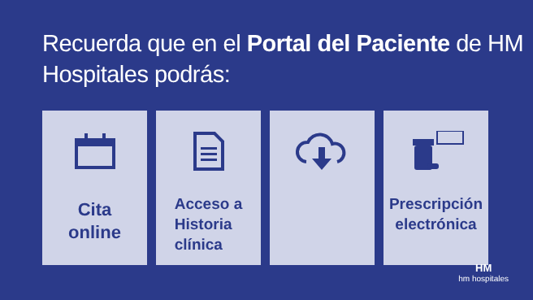Recuerda que en el Portal del Paciente de HM Hospitales podrás:
Cita
online
Acceso a
Historia
clínica
Prescripción
electrónica
HM
hm hospitales